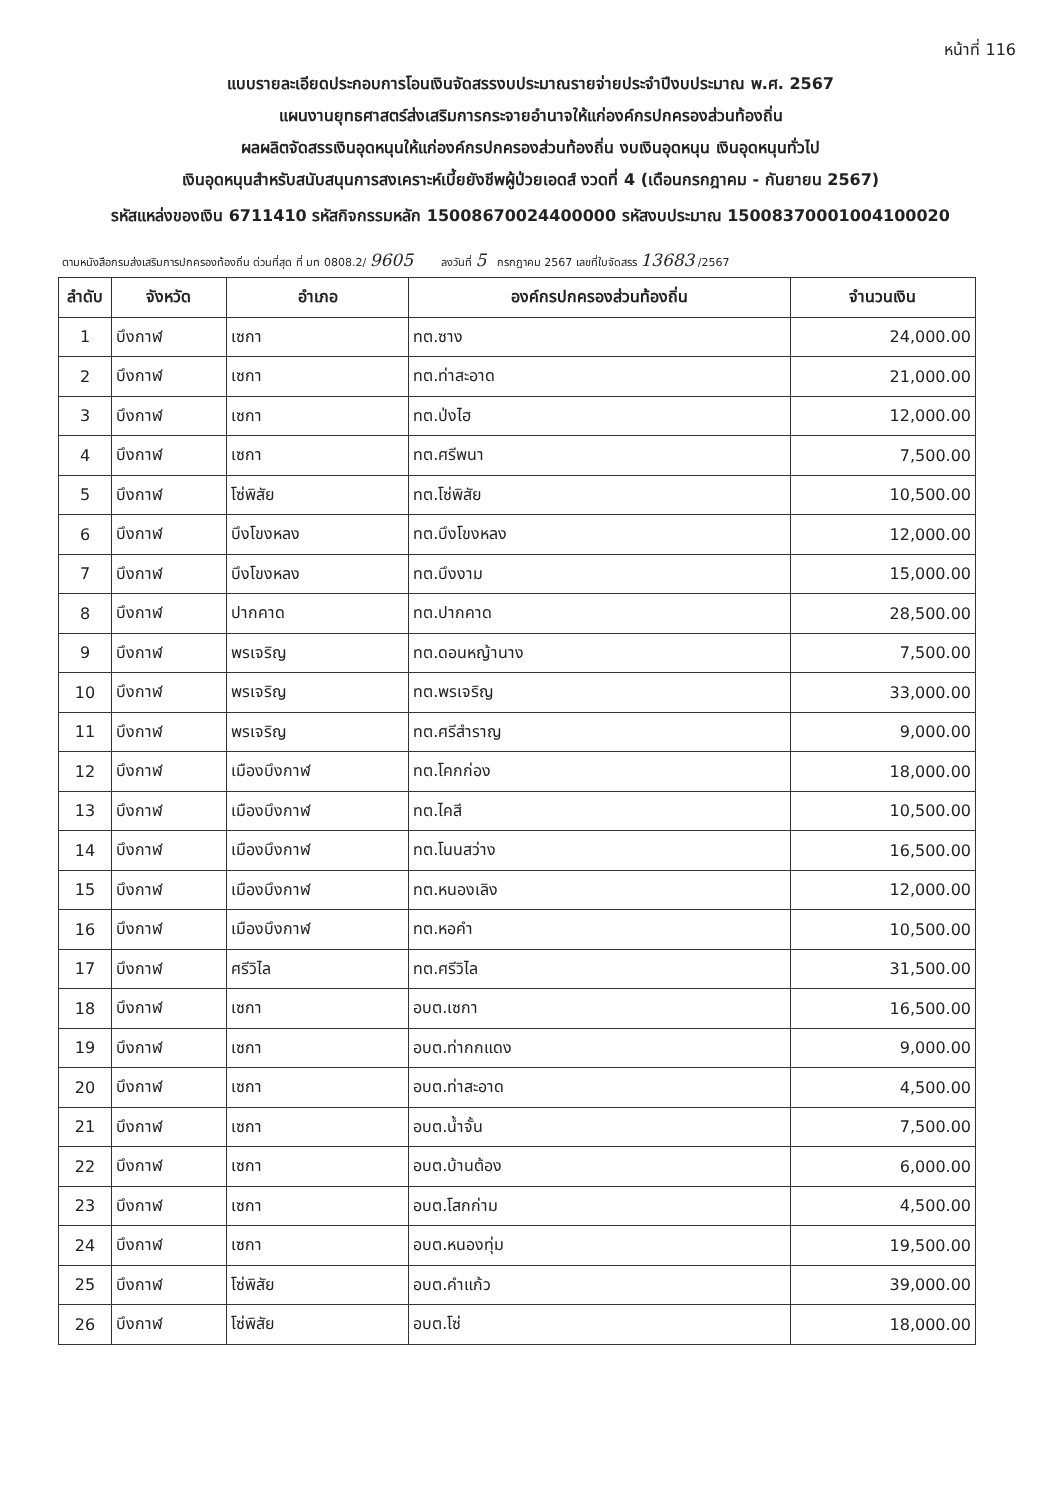หน้าที่ 116
แบบรายละเอียดประกอบการโอนเงินจัดสรรงบประมาณรายจ่ายประจำปีงบประมาณ พ.ศ. 2567
แผนงานยุทธศาสตร์ส่งเสริมการกระจายอำนาจให้แก่องค์กรปกครองส่วนท้องถิ่น
ผลผลิตจัดสรรเงินอุดหนุนให้แก่องค์กรปกครองส่วนท้องถิ่น งบเงินอุดหนุน เงินอุดหนุนทั่วไป
เงินอุดหนุนสำหรับสนับสนุนการสงเคราะห์เบี้ยยังชีพผู้ป่วยเอดส์ งวดที่ 4 (เดือนกรกฎาคม - กันยายน 2567)
รหัสแหล่งของเงิน 6711410 รหัสกิจกรรมหลัก 15008670024400000 รหัสงบประมาณ 15008370001004100020
ตามหนังสือกรมส่งเสริมการปกครองท้องถิ่น ด่วนที่สุด ที่ มท 0808.2/ 9605 ลงวันที่ 5 กรกฎาคม 2567 เลขที่ใบจัดสรร 13683 /2567
| ลำดับ | จังหวัด | อำเภอ | องค์กรปกครองส่วนท้องถิ่น | จำนวนเงิน |
| --- | --- | --- | --- | --- |
| 1 | บึงกาฬ | เซกา | ทต.ซาง | 24,000.00 |
| 2 | บึงกาฬ | เซกา | ทต.ท่าสะอาด | 21,000.00 |
| 3 | บึงกาฬ | เซกา | ทต.ป่งไฮ | 12,000.00 |
| 4 | บึงกาฬ | เซกา | ทต.ศรีพนา | 7,500.00 |
| 5 | บึงกาฬ | โซ่พิสัย | ทต.โซ่พิสัย | 10,500.00 |
| 6 | บึงกาฬ | บึงโขงหลง | ทต.บึงโขงหลง | 12,000.00 |
| 7 | บึงกาฬ | บึงโขงหลง | ทต.บึงงาม | 15,000.00 |
| 8 | บึงกาฬ | ปากคาด | ทต.ปากคาด | 28,500.00 |
| 9 | บึงกาฬ | พรเจริญ | ทต.ดอนหญ้านาง | 7,500.00 |
| 10 | บึงกาฬ | พรเจริญ | ทต.พรเจริญ | 33,000.00 |
| 11 | บึงกาฬ | พรเจริญ | ทต.ศรีสำราญ | 9,000.00 |
| 12 | บึงกาฬ | เมืองบึงกาฬ | ทต.โคกก่อง | 18,000.00 |
| 13 | บึงกาฬ | เมืองบึงกาฬ | ทต.ไคสี | 10,500.00 |
| 14 | บึงกาฬ | เมืองบึงกาฬ | ทต.โนนสว่าง | 16,500.00 |
| 15 | บึงกาฬ | เมืองบึงกาฬ | ทต.หนองเลิง | 12,000.00 |
| 16 | บึงกาฬ | เมืองบึงกาฬ | ทต.หอคำ | 10,500.00 |
| 17 | บึงกาฬ | ศรีวิไล | ทต.ศรีวิไล | 31,500.00 |
| 18 | บึงกาฬ | เซกา | อบต.เซกา | 16,500.00 |
| 19 | บึงกาฬ | เซกา | อบต.ท่ากกแดง | 9,000.00 |
| 20 | บึงกาฬ | เซกา | อบต.ท่าสะอาด | 4,500.00 |
| 21 | บึงกาฬ | เซกา | อบต.น้ำจั้น | 7,500.00 |
| 22 | บึงกาฬ | เซกา | อบต.บ้านต้อง | 6,000.00 |
| 23 | บึงกาฬ | เซกา | อบต.โสกก่าม | 4,500.00 |
| 24 | บึงกาฬ | เซกา | อบต.หนองทุ่ม | 19,500.00 |
| 25 | บึงกาฬ | โซ่พิสัย | อบต.คำแก้ว | 39,000.00 |
| 26 | บึงกาฬ | โซ่พิสัย | อบต.โซ่ | 18,000.00 |